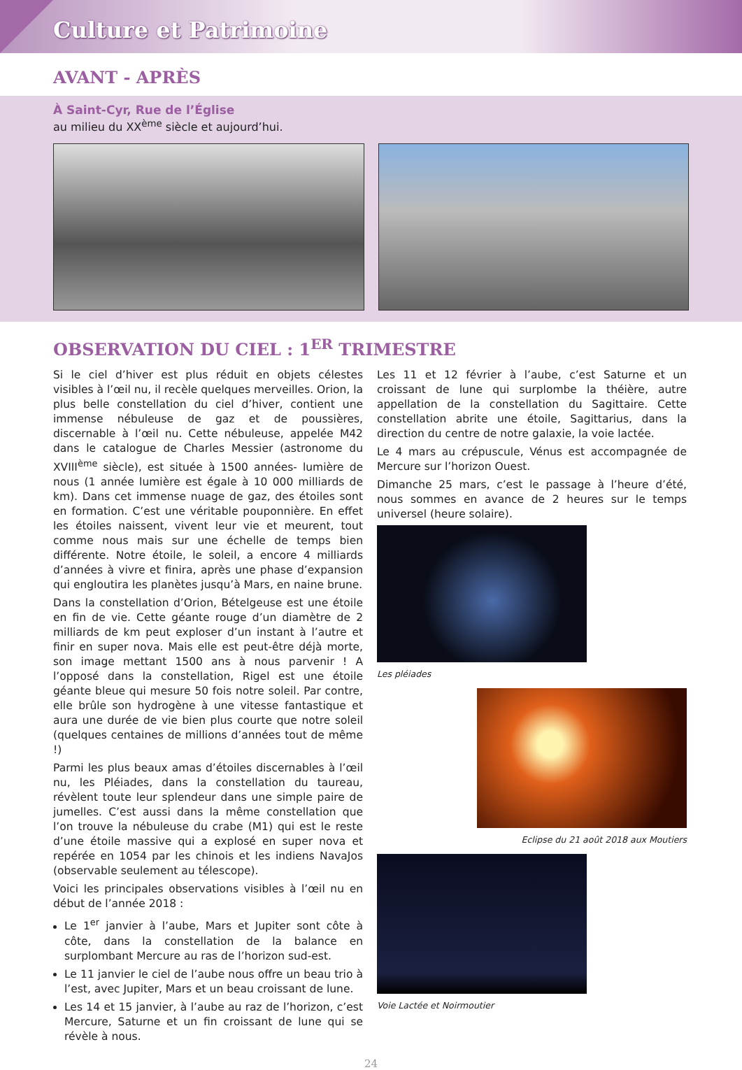Culture et Patrimoine
AVANT - APRÈS
À Saint-Cyr, Rue de l’Église
au milieu du XX<sup>ème</sup> siècle et aujourd’hui.
OBSERVATION DU CIEL : 1<sup>ER</sup> TRIMESTRE
Si le ciel d’hiver est plus réduit en objets célestes visibles à l’œil nu, il recèle quelques merveilles. Orion, la plus belle constellation du ciel d’hiver, contient une immense nébuleuse de gaz et de poussières, discernable à l’œil nu. Cette nébuleuse, appelée M42 dans le catalogue de Charles Messier (astronome du XVIII<sup>ème</sup> siècle), est située à 1500 années- lumière de nous (1 année lumière est égale à 10 000 milliards de km). Dans cet immense nuage de gaz, des étoiles sont en formation. C’est une véritable pouponnière. En effet les étoiles naissent, vivent leur vie et meurent, tout comme nous mais sur une échelle de temps bien différente. Notre étoile, le soleil, a encore 4 milliards d’années à vivre et finira, après une phase d’expansion qui engloutira les planètes jusqu’à Mars, en naine brune.
Dans la constellation d’Orion, Bételgeuse est une étoile en fin de vie. Cette géante rouge d’un diamètre de 2 milliards de km peut exploser d’un instant à l’autre et finir en super nova. Mais elle est peut-être déjà morte, son image mettant 1500 ans à nous parvenir ! A l’opposé dans la constellation, Rigel est une étoile géante bleue qui mesure 50 fois notre soleil. Par contre, elle brûle son hydrogène à une vitesse fantastique et aura une durée de vie bien plus courte que notre soleil (quelques centaines de millions d’années tout de même !)
Parmi les plus beaux amas d’étoiles discernables à l’œil nu, les Pléiades, dans la constellation du taureau, révèlent toute leur splendeur dans une simple paire de jumelles. C’est aussi dans la même constellation que l’on trouve la nébuleuse du crabe (M1) qui est le reste d’une étoile massive qui a explosé en super nova et repérée en 1054 par les chinois et les indiens NavaJos (observable seulement au télescope).
Voici les principales observations visibles à l’œil nu en début de l’année 2018 :
Le 1<sup>er</sup> janvier à l’aube, Mars et Jupiter sont côte à côte, dans la constellation de la balance en surplombant Mercure au ras de l’horizon sud-est.
Le 11 janvier le ciel de l’aube nous offre un beau trio à l’est, avec Jupiter, Mars et un beau croissant de lune.
Les 14 et 15 janvier, à l’aube au raz de l’horizon, c’est Mercure, Saturne et un fin croissant de lune qui se révèle à nous.
Les 11 et 12 février à l’aube, c’est Saturne et un croissant de lune qui surplombe la théière, autre appellation de la constellation du Sagittaire. Cette constellation abrite une étoile, Sagittarius, dans la direction du centre de notre galaxie, la voie lactée.
Le 4 mars au crépuscule, Vénus est accompagnée de Mercure sur l’horizon Ouest.
Dimanche 25 mars, c’est le passage à l’heure d’été, nous sommes en avance de 2 heures sur le temps universel (heure solaire).
Les pléiades
Eclipse du 21 août 2018 aux Moutiers
Voie Lactée et Noirmoutier
24